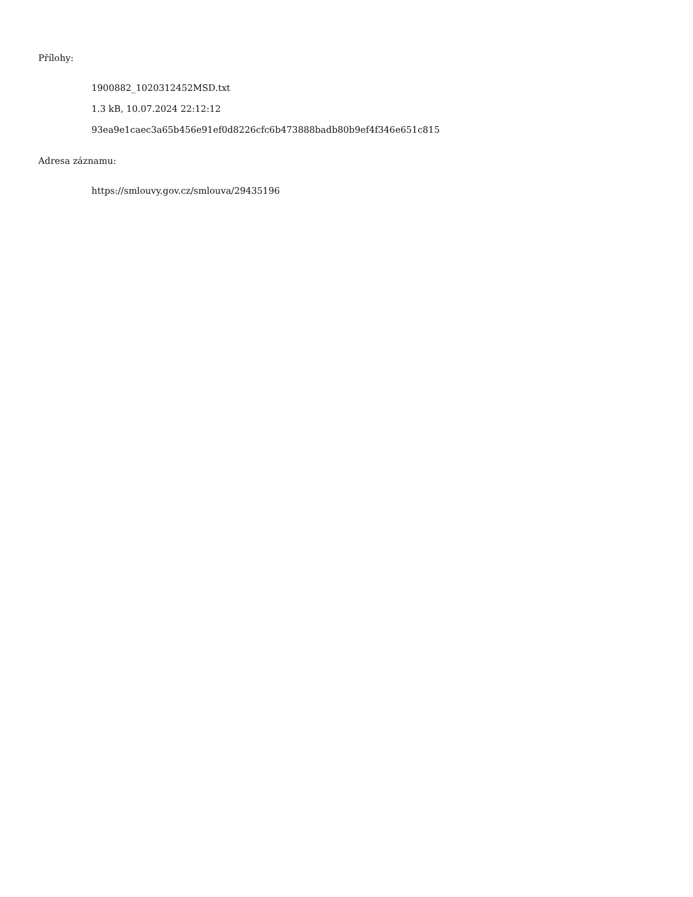Přílohy:
1900882_1020312452MSD.txt
1.3 kB, 10.07.2024 22:12:12
93ea9e1caec3a65b456e91ef0d8226cfc6b473888badb80b9ef4f346e651c815
Adresa záznamu:
https://smlouvy.gov.cz/smlouva/29435196